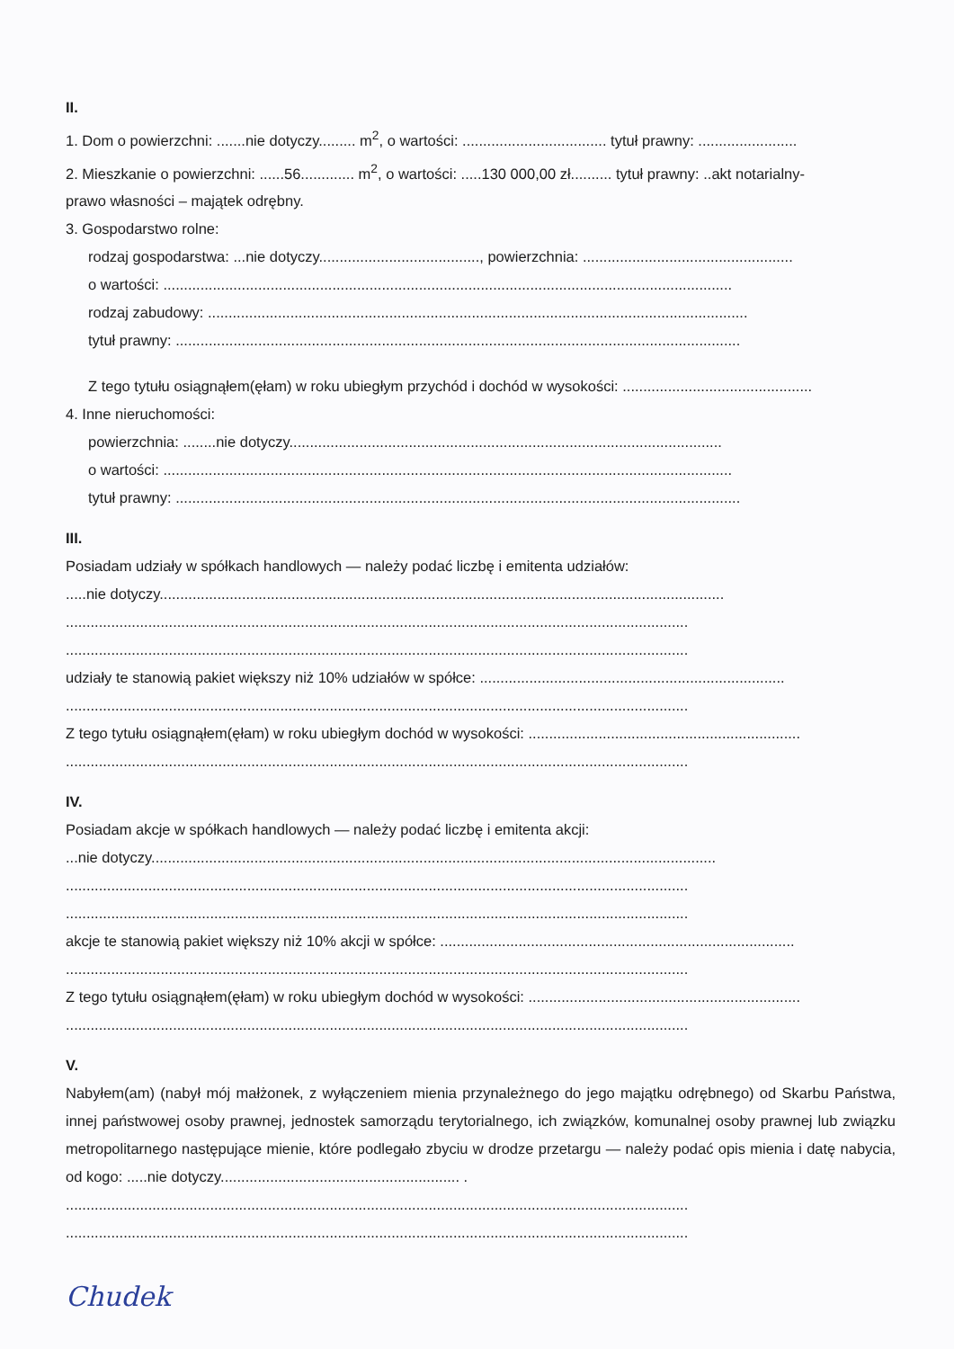II.
1. Dom o powierzchni: .......nie dotyczy......... m<sup>2</sup>, o wartości: ................................... tytuł prawny: ........................
2. Mieszkanie o powierzchni: ......56............. m<sup>2</sup>, o wartości: .....130 000,00 zł.......... tytuł prawny: ..akt notarialny-
prawo własności – majątek odrębny.
3. Gospodarstwo rolne:
rodzaj gospodarstwa: ...nie dotyczy......................................., powierzchnia: ...................................................
o wartości: ..........................................................................................................................................
rodzaj zabudowy: ...................................................................................................................................
tytuł prawny: .........................................................................................................................................
Z tego tytułu osiągnąłem(ęłam) w roku ubiegłym przychód i dochód w wysokości: ..............................................
4. Inne nieruchomości:
powierzchnia: ........nie dotyczy.........................................................................................................
o wartości: ..........................................................................................................................................
tytuł prawny: .........................................................................................................................................
III.
Posiadam udziały w spółkach handlowych — należy podać liczbę i emitenta udziałów:
.....nie dotyczy.........................................................................................................................................
.......................................................................................................................................................
.......................................................................................................................................................
udziały te stanowią pakiet większy niż 10% udziałów w spółce: ..........................................................................
.......................................................................................................................................................
Z tego tytułu osiągnąłem(ęłam) w roku ubiegłym dochód w wysokości: ..................................................................
.......................................................................................................................................................
IV.
Posiadam akcje w spółkach handlowych — należy podać liczbę i emitenta akcji:
...nie dotyczy.........................................................................................................................................
.......................................................................................................................................................
.......................................................................................................................................................
akcje te stanowią pakiet większy niż 10% akcji w spółce: ......................................................................................
.......................................................................................................................................................
Z tego tytułu osiągnąłem(ęłam) w roku ubiegłym dochód w wysokości: ..................................................................
.......................................................................................................................................................
V.
Nabyłem(am) (nabył mój małżonek, z wyłączeniem mienia przynależnego do jego majątku odrębnego) od Skarbu Państwa, innej państwowej osoby prawnej, jednostek samorządu terytorialnego, ich związków, komunalnej osoby prawnej lub związku metropolitarnego następujące mienie, które podlegało zbyciu w drodze przetargu — należy podać opis mienia i datę nabycia, od kogo: .....nie dotyczy.......................................................... .
.......................................................................................................................................................
.......................................................................................................................................................
Chudek